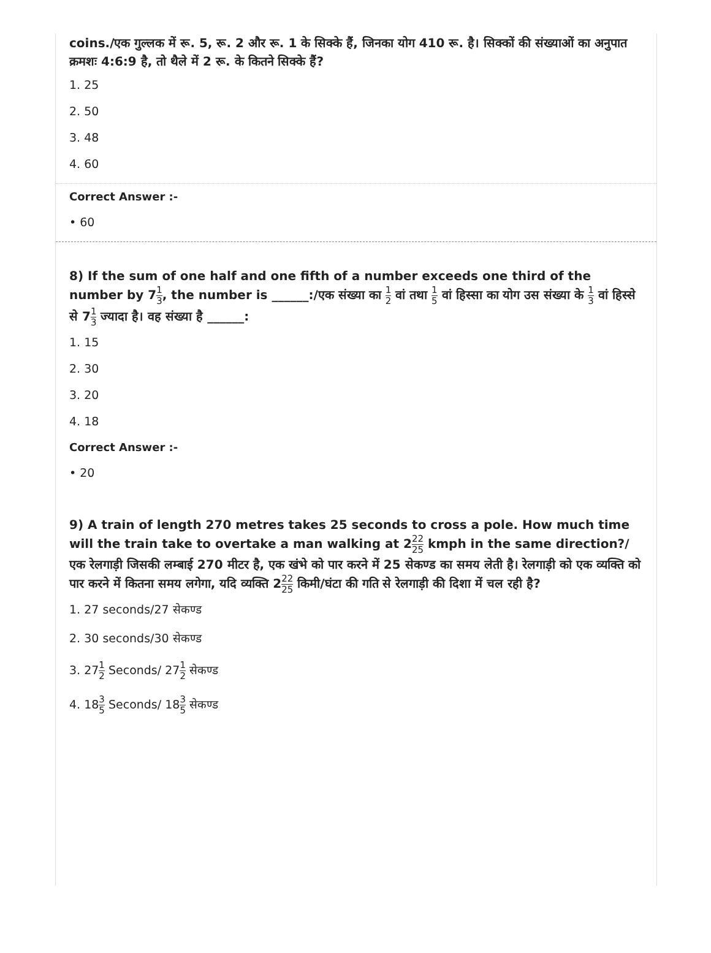coins./एक गुल्लक में रू. 5, रू. 2 और रू. 1 के सिक्के हैं, जिनका योग 410 रू. है। सिक्कों की संख्याओं का अनुपात क्रमशः 4:6:9 है, तो थैले में 2 रू. के कितने सिक्के हैं?
1. 25
2. 50
3. 48
4. 60
Correct Answer :-
• 60
8) If the sum of one half and one fifth of a number exceeds one third of the number by 71 3, the number is ______:/एक संख्या का 1 2 वां तथा 1 5 वां हिस्सा का योग उस संख्या के 1 3 वां हिस्से से 71 3 ज्यादा है। वह संख्या है ______:
1. 15
2. 30
3. 20
4. 18
Correct Answer :-
• 20
9) A train of length 270 metres takes 25 seconds to cross a pole. How much time will the train take to overtake a man walking at 222 25 kmph in the same direction?/ एक रेलगाड़ी जिसकी लम्बाई 270 मीटर है, एक खंभे को पार करने में 25 सेकण्ड का समय लेती है। रेलगाड़ी को एक व्यक्ति को पार करने में कितना समय लगेगा, यदि व्यक्ति 222 25 किमी/घंटा की गति से रेलगाड़ी की दिशा में चल रही है?
1. 27 seconds/27 सेकण्ड
2. 30 seconds/30 सेकण्ड
3. 271 2 Seconds/ 271 2 सेकण्ड
4. 183 5 Seconds/ 183 5 सेकण्ड